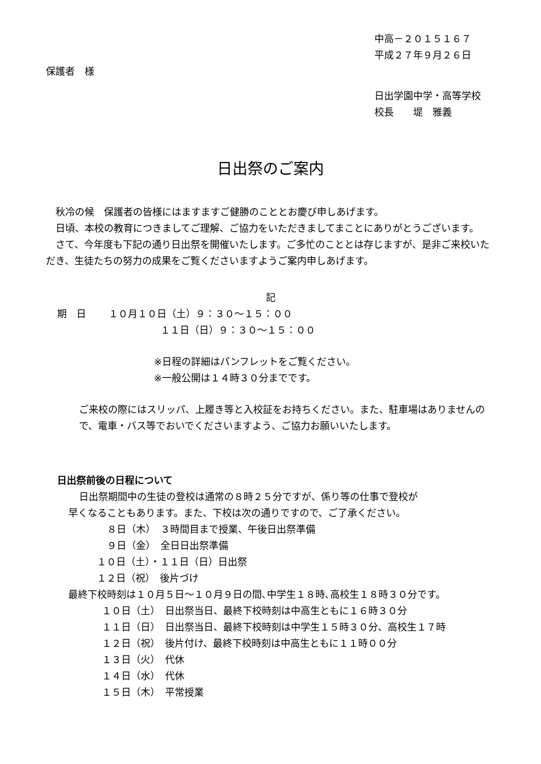中高－２０１５１６７
平成２７年９月２６日
保護者　様
日出学園中学・高等学校
校長　　堤　雅義
日出祭のご案内
秋冷の候　保護者の皆様にはますますご健勝のこととお慶び申しあげます。
日頃、本校の教育につきましてご理解、ご協力をいただきましてまことにありがとうございます。
さて、今年度も下記の通り日出祭を開催いたします。ご多忙のこととは存じますが、是非ご来校いただき、生徒たちの努力の成果をご覧くださいますようご案内申しあげます。
記
期　日　　 １０月１０日（土）９：３０～１５：００
１１日（日）９：３０～１５：００
※日程の詳細はパンフレットをご覧ください。
※一般公開は１４時３０分までです。
ご来校の際にはスリッパ、上履き等と入校証をお持ちください。また、駐車場はありませんので、電車・バス等でおいでくださいますよう、ご協力お願いいたします。
日出祭前後の日程について
日出祭期間中の生徒の登校は通常の８時２５分ですが、係り等の仕事で登校が
早くなることもあります。また、下校は次の通りですので、ご了承ください。
８日（木）　３時間目まで授業、午後日出祭準備
９日（金）　全日日出祭準備
１０日（土）・１１日（日）日出祭
１２日（祝）　後片づけ
最終下校時刻は１０月５日～１０月９日の間､中学生１８時､高校生１８時３０分です。
１０日（土）　日出祭当日、最終下校時刻は中高生ともに１６時３０分
１１日（日）　日出祭当日、最終下校時刻は中学生１５時３０分、高校生１７時
１２日（祝）　後片付け、最終下校時刻は中高生ともに１１時００分
１３日（火）　代休
１４日（水）　代休
１５日（木）　平常授業